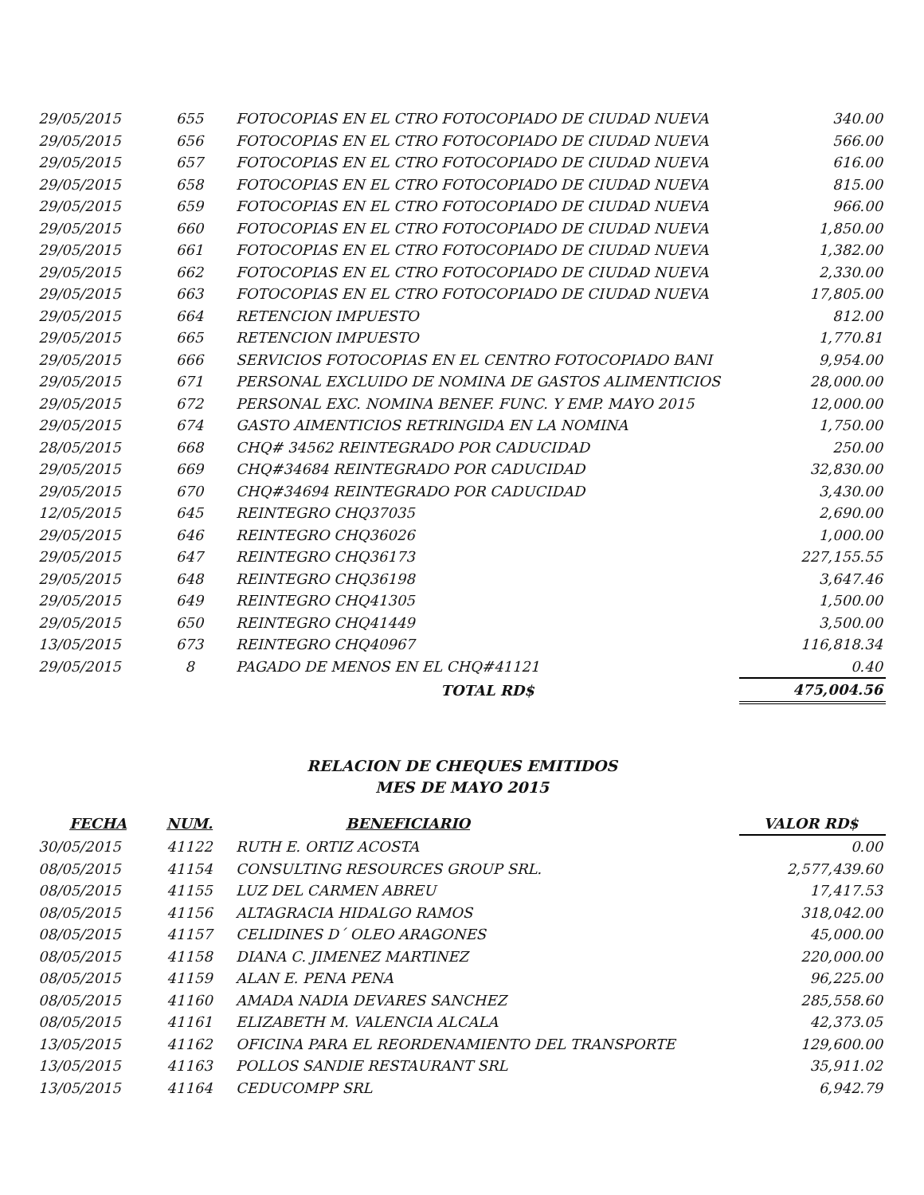| 29/05/2015 | 655 | FOTOCOPIAS EN EL CTRO FOTOCOPIADO DE CIUDAD NUEVA | 340.00 |
| 29/05/2015 | 656 | FOTOCOPIAS EN EL CTRO FOTOCOPIADO DE CIUDAD NUEVA | 566.00 |
| 29/05/2015 | 657 | FOTOCOPIAS EN EL CTRO FOTOCOPIADO DE CIUDAD NUEVA | 616.00 |
| 29/05/2015 | 658 | FOTOCOPIAS EN EL CTRO FOTOCOPIADO DE CIUDAD NUEVA | 815.00 |
| 29/05/2015 | 659 | FOTOCOPIAS EN EL CTRO FOTOCOPIADO DE CIUDAD NUEVA | 966.00 |
| 29/05/2015 | 660 | FOTOCOPIAS EN EL CTRO FOTOCOPIADO DE CIUDAD NUEVA | 1,850.00 |
| 29/05/2015 | 661 | FOTOCOPIAS EN EL CTRO FOTOCOPIADO DE CIUDAD NUEVA | 1,382.00 |
| 29/05/2015 | 662 | FOTOCOPIAS EN EL CTRO FOTOCOPIADO DE CIUDAD NUEVA | 2,330.00 |
| 29/05/2015 | 663 | FOTOCOPIAS EN EL CTRO FOTOCOPIADO DE CIUDAD NUEVA | 17,805.00 |
| 29/05/2015 | 664 | RETENCION IMPUESTO | 812.00 |
| 29/05/2015 | 665 | RETENCION IMPUESTO | 1,770.81 |
| 29/05/2015 | 666 | SERVICIOS FOTOCOPIAS EN EL CENTRO FOTOCOPIADO BANI | 9,954.00 |
| 29/05/2015 | 671 | PERSONAL EXCLUIDO DE NOMINA DE GASTOS ALIMENTICIOS | 28,000.00 |
| 29/05/2015 | 672 | PERSONAL EXC. NOMINA BENEF. FUNC. Y EMP. MAYO 2015 | 12,000.00 |
| 29/05/2015 | 674 | GASTO AIMENTICIOS RETRINGIDA EN LA NOMINA | 1,750.00 |
| 28/05/2015 | 668 | CHQ# 34562 REINTEGRADO POR CADUCIDAD | 250.00 |
| 29/05/2015 | 669 | CHQ#34684 REINTEGRADO POR CADUCIDAD | 32,830.00 |
| 29/05/2015 | 670 | CHQ#34694 REINTEGRADO POR CADUCIDAD | 3,430.00 |
| 12/05/2015 | 645 | REINTEGRO CHQ37035 | 2,690.00 |
| 29/05/2015 | 646 | REINTEGRO CHQ36026 | 1,000.00 |
| 29/05/2015 | 647 | REINTEGRO CHQ36173 | 227,155.55 |
| 29/05/2015 | 648 | REINTEGRO CHQ36198 | 3,647.46 |
| 29/05/2015 | 649 | REINTEGRO CHQ41305 | 1,500.00 |
| 29/05/2015 | 650 | REINTEGRO CHQ41449 | 3,500.00 |
| 13/05/2015 | 673 | REINTEGRO CHQ40967 | 116,818.34 |
| 29/05/2015 | 8 | PAGADO DE MENOS EN EL CHQ#41121 | 0.40 |
| | | TOTAL RD$ | 475,004.56 |
RELACION DE CHEQUES EMITIDOS
MES DE MAYO 2015
| FECHA | NUM. | BENEFICIARIO | VALOR RD$ |
| --- | --- | --- | --- |
| 30/05/2015 | 41122 | RUTH E. ORTIZ ACOSTA | 0.00 |
| 08/05/2015 | 41154 | CONSULTING RESOURCES GROUP SRL. | 2,577,439.60 |
| 08/05/2015 | 41155 | LUZ DEL CARMEN ABREU | 17,417.53 |
| 08/05/2015 | 41156 | ALTAGRACIA HIDALGO RAMOS | 318,042.00 |
| 08/05/2015 | 41157 | CELIDINES D´ OLEO ARAGONES | 45,000.00 |
| 08/05/2015 | 41158 | DIANA C. JIMENEZ MARTINEZ | 220,000.00 |
| 08/05/2015 | 41159 | ALAN E. PENA PENA | 96,225.00 |
| 08/05/2015 | 41160 | AMADA NADIA DEVARES SANCHEZ | 285,558.60 |
| 08/05/2015 | 41161 | ELIZABETH M. VALENCIA ALCALA | 42,373.05 |
| 13/05/2015 | 41162 | OFICINA PARA EL REORDENAMIENTO DEL TRANSPORTE | 129,600.00 |
| 13/05/2015 | 41163 | POLLOS SANDIE RESTAURANT SRL | 35,911.02 |
| 13/05/2015 | 41164 | CEDUCOMPP SRL | 6,942.79 |